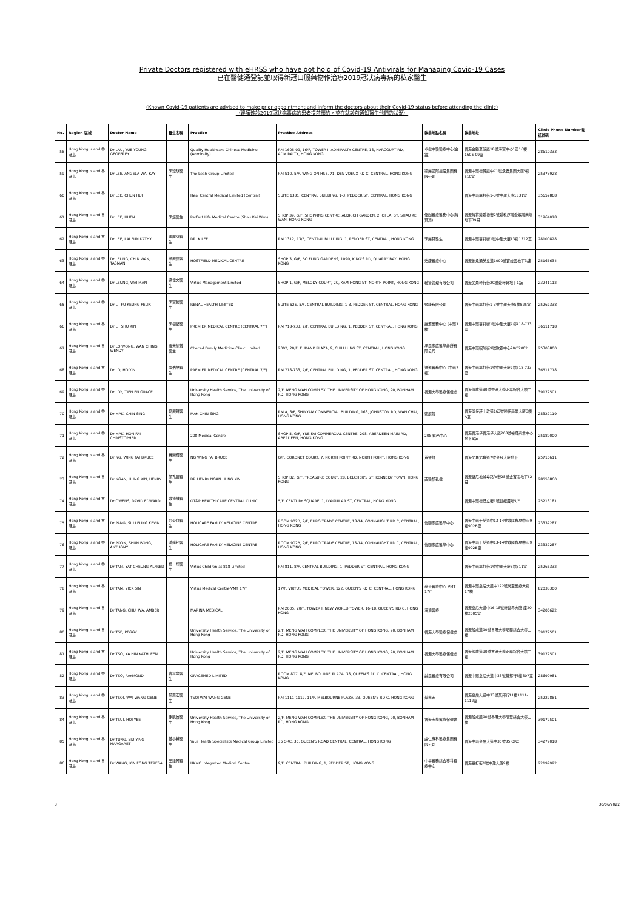Private Doctors registered with eHRSS who have got hold of Covid-19 Antivirals for Managing Covid-19 Cases
已在醫健通登記並取得新冠口服藥物作治療2019冠狀病毒病的私家醫生
(Known Covid-19 patients are advised to make prior appointment and inform the doctors about their Covid-19 status before attending the clinic)
（建議確診2019冠狀病毒病的患者提前預約，並在就診前通知醫生他們的狀況）
| No. | Region 區域 | Doctor Name | 醫生名稱 | Practice | Practice Address | 執業地點名稱 | 執業地址 | Clinic Phone Number電話號碼 |
| --- | --- | --- | --- | --- | --- | --- | --- | --- |
| 58 | Hong Kong Island 香港島 | Dr LAU, YUE YOUNG GEOFFREY | | Quality Healthcare Chinese Medicine (Admiralty) | RM 1605-09, 16/F, TOWER I, ADMIRALTY CENTRE, 18, HARCOURT RD, ADMIRALTY, HONG KONG | 卓健中醫醫療中心(金鐘) | 香港金鐘夏慤道18號海富中心1座16樓1605-09室 | 28610333 |
| 59 | Hong Kong Island 香港島 | Dr LEE, ANGELA WAI KAY | 李瑋琪醫生 | The Leah Group Limited | RM 510, 5/F, WING ON HSE, 71, DES VOEUX RD C, CENTRAL, HONG KONG | 曌麗國際控股集團有限公司 | 香港中環德輔道中71號永安集團大廈5樓510室 | 25373928 |
| 60 | Hong Kong Island 香港島 | Dr LEE, CHUN HUI | | Heal Central Medical Limited (Central) | SUITE 1331, CENTRAL BUILDING, 1-3, PEDDER ST, CENTRAL, HONG KONG | | 香港中環畢打街1-3號中建大廈1331室 | 35652868 |
| 61 | Hong Kong Island 香港島 | Dr LEE, HUEN | 李烜醫生 | Perfect Life Medical Centre (Shau Kei Wan) | SHOP 39, G/F, SHOPPING CENTRE, ALDRICH GARDEN, 2, OI LAI ST, SHAU KEI WAN, HONG KONG | 優越醫療醫務中心(筲箕灣) | 香港筲箕灣愛禮街2號愛秩序灣愛蝶灣商場地下39舖 | 31964078 |
| 62 | Hong Kong Island 香港島 | Dr LEE, LAI FUN KATHY | 李麗芬醫生 | DR. K LEE | RM 1312, 13/F, CENTRAL BUILDING, 1, PEDDER ST, CENTRAL, HONG KONG | 李麗芬醫生 | 香港中環畢打街1號中建大廈13樓1312室 | 28100828 |
| 63 | Hong Kong Island 香港島 | Dr LEUNG, CHIN WAN, TASMAN | 梁展雲醫生 | HOSTFIELD MEDICAL CENTRE | SHOP 3, G/F, BO FUNG GARDENS, 1090, KING'S RD, QUARRY BAY, HONG KONG | 浩康醫療中心 | 香港鰂魚涌英皇道1090號寶峰園地下3舖 | 25166634 |
| 64 | Hong Kong Island 香港島 | Dr LEUNG, WAI MAN | 梁偉文醫生 | Virtue Management Limited | SHOP 1, G/F, MELODY COURT, 2C, KAM HONG ST, NORTH POINT, HONG KONG | 希賢管理有限公司 | 香港北角琴行街2C號愛琴軒地下1舖 | 23241112 |
| 65 | Hong Kong Island 香港島 | Dr LI, FU KEUNG FELIX | 李富強醫生 | RENAL HEALTH LIMITED | SUITE 525, 5/F, CENTRAL BUILDING, 1-3, PEDDER ST, CENTRAL, HONG KONG | 腎康有限公司 | 香港中環畢打街1-3號中建大廈5樓525室 | 25267338 |
| 66 | Hong Kong Island 香港島 | Dr LI, SHU KIN | 李樹堅醫生 | PREMIER MEDICAL CENTRE (CENTRAL 7/F) | RM 718-733, 7/F, CENTRAL BUILDING, 1, PEDDER ST, CENTRAL, HONG KONG | 進滙醫務中心 (中環7樓) | 香港中環畢打街1號中建大廈7樓718-733 室 | 36511718 |
| 67 | Hong Kong Island 香港島 | Dr LO WONG, WAN CHING WENDY | 羅黃韻菁醫生 | Checed Family Medicine Clinic Limited | 2002, 20/F, EUBANK PLAZA, 9, CHIU LUNG ST, CENTRAL, HONG KONG | 承恩家庭醫學診所有限公司 | 香港中環昭隆街9號歐銀中心20/F2002 | 25303800 |
| 68 | Hong Kong Island 香港島 | Dr LO, HO YIN | 盧浩然醫生 | PREMIER MEDICAL CENTRE (CENTRAL 7/F) | RM 718-733, 7/F, CENTRAL BUILDING, 1, PEDDER ST, CENTRAL, HONG KONG | 進滙醫務中心 (中環7樓) | 香港中環畢打街1號中建大廈7樓718-733 室 | 36511718 |
| 69 | Hong Kong Island 香港島 | Dr LOY, TIEN EN GRACE | | University Health Service, The University of Hong Kong | 2/F, MENG WAH COMPLEX, THE UNIVERSITY OF HONG KONG, 90, BONHAM RD, HONG KONG | 香港大學醫療保健處 | 香港般咸道90號香港大學明華綜合大樓二樓 | 39172501 |
| 70 | Hong Kong Island 香港島 | Dr MAK, CHIN SING | 麥展聲醫生 | MAK CHIN SING | RM A, 3/F, SHINYAM COMMERCIAL BUILDING, 163, JOHNSTON RD, WAN CHAI, HONG KONG | 麥展聲 | 香港灣仔莊士敦道163號勝任商業大廈3樓A室 | 28322119 |
| 71 | Hong Kong Island 香港島 | Dr MAK, HON FAI CHRISTOPHER | | 208 Medical Centre | SHOP 5, G/F, YUE FAI COMMERCIAL CENTRE, 208, ABERDEEN MAIN RD, ABERDEEN, HONG KONG | 208 醫務中心 | 香港香港仔香港仔大道208號裕輝商業中心地下5舖 | 25189000 |
| 72 | Hong Kong Island 香港島 | Dr NG, WING FAI BRUCE | 黃榮輝醫生 | NG WING FAI BRUCE | G/F, CORONET COURT, 7, NORTH POINT RD, NORTH POINT, HONG KONG | 黃榮輝 | 香港北角北角道7號皇冠大廈地下 | 25716611 |
| 73 | Hong Kong Island 香港島 | Dr NGAN, HUNG KIN, HENRY | 顏孔健醫生 | DR HENRY NGAN HUNG KIN | SHOP B2, G/F, TREASURE COURT, 28, BELCHER'S ST, KENNEDY TOWN, HONG KONG | 西醫顏孔健 | 香港堅尼地城卑路乍街28號金寶閣地下B2舖 | 28558860 |
| 74 | Hong Kong Island 香港島 | Dr OWENS, DAVID EDWARD | 歐德維醫生 | OT&P HEALTH CARE CENTRAL CLINIC | 5/F, CENTURY SQUARE, 1, D'AGUILAR ST, CENTRAL, HONG KONG | | 香港中環德己立街1號世紀廣場5/F | 25213181 |
| 75 | Hong Kong Island 香港島 | Dr PANG, SIU LEUNG KEVIN | 彭少良醫生 | HOLICARE FAMILY MEDICINE CENTRE | ROOM 902B, 9/F, EURO TRADE CENTRE, 13-14, CONNAUGHT RD C, CENTRAL, HONG KONG | 愷頤家庭醫學中心 | 香港中環干諾道中13-14號歐陸貿易中心9樓902B室 | 23332287 |
| 76 | Hong Kong Island 香港島 | Dr POON, SHUN BONG, ANTHONY | 潘舜邦醫生 | HOLICARE FAMILY MEDICINE CENTRE | ROOM 902B, 9/F, EURO TRADE CENTRE, 13-14, CONNAUGHT RD C, CENTRAL, HONG KONG | 愷頤家庭醫學中心 | 香港中環干諾道中13-14號歐陸貿易中心9樓902B室 | 23332287 |
| 77 | Hong Kong Island 香港島 | Dr TAM, YAT CHEUNG ALFRED | 譚一翔醫生 | Virtus Children at 818 Limited | RM 811, 8/F, CENTRAL BUILDING, 1, PEDDER ST, CENTRAL, HONG KONG | | 香港中環畢打街1號中建大廈8樓811室 | 25266332 |
| 78 | Hong Kong Island 香港島 | Dr TAM, YICK SIN | | Virtus Medical Centre-VMT 17/F | 17/F, VIRTUS MEDICAL TOWER, 122, QUEEN'S RD C, CENTRAL, HONG KONG | 尚至醫療中心-VMT 17/F | 香港中環皇后大道中122號尚至醫療大樓17樓 | 82033300 |
| 79 | Hong Kong Island 香港島 | Dr TANG, CHUI WA, AMBER | | MARINA MEDICAL | RM 2005, 20/F, TOWER I, NEW WORLD TOWER, 16-18, QUEEN'S RD C, HONG KONG | 海濤醫療 | 香港皇后大道中16-18號新世界大廈I座20樓2005室 | 34206622 |
| 80 | Hong Kong Island 香港島 | Dr TSE, PEGGY | | University Health Service, The University of Hong Kong | 2/F, MENG WAH COMPLEX, THE UNIVERSITY OF HONG KONG, 90, BONHAM RD, HONG KONG | 香港大學醫療保健處 | 香港般咸道90號香港大學明華綜合大樓二樓 | 39172501 |
| 81 | Hong Kong Island 香港島 | Dr TSO, KA HIN KATHLEEN | | University Health Service, The University of Hong Kong | 2/F, MENG WAH COMPLEX, THE UNIVERSITY OF HONG KONG, 90, BONHAM RD, HONG KONG | 香港大學醫療保健處 | 香港般咸道90號香港大學明華綜合大樓二樓 | 39172501 |
| 82 | Hong Kong Island 香港島 | Dr TSO, RAYMOND | 曹忠豪醫生 | GRACEMED LIMITED | ROOM 807, 8/F, MELBOURNE PLAZA, 33, QUEEN'S RD C, CENTRAL, HONG KONG | 誠恩醫療有限公司 | 香港中環皇后大道中33號萬邦行8樓807室 | 28699981 |
| 83 | Hong Kong Island 香港島 | Dr TSOI, WAI WANG GENE | 蔡惠宏醫生 | TSOI WAI WANG GENE | RM 1111-1112, 11/F, MELBOURNE PLAZA, 33, QUEEN'S RD C, HONG KONG | 蔡惠宏 | 香港皇后大道中33號萬邦行11樓1111-1112室 | 25222881 |
| 84 | Hong Kong Island 香港島 | Dr TSUI, HOI YEE | 徐凱怡醫生 | University Health Service, The University of Hong Kong | 2/F, MENG WAH COMPLEX, THE UNIVERSITY OF HONG KONG, 90, BONHAM RD, HONG KONG | 香港大學醫療保健處 | 香港般咸道90號香港大學明華綜合大樓二樓 | 39172501 |
| 85 | Hong Kong Island 香港島 | Dr TUNG, SIU YING MARGARET | 董小英醫生 | Your Health Specialists Medical Group Limited | 35 QRC, 35, QUEEN'S ROAD CENTRAL, CENTRAL, HONG KONG | 盧仁專科醫療集團有限公司 | 香港中環皇后大道中35號35 QRC | 34279018 |
| 86 | Hong Kong Island 香港島 | Dr WANG, KIN FONG TERESA | 王建芳醫生 | HKMC Integrated Medical Centre | 9/F, CENTRAL BUILDING, 1, PEDDER ST, HONG KONG | 中卓醫務綜合專科醫療中心 | 香港畢打街1號中建大廈9樓 | 22199992 |
3 30/06/2022